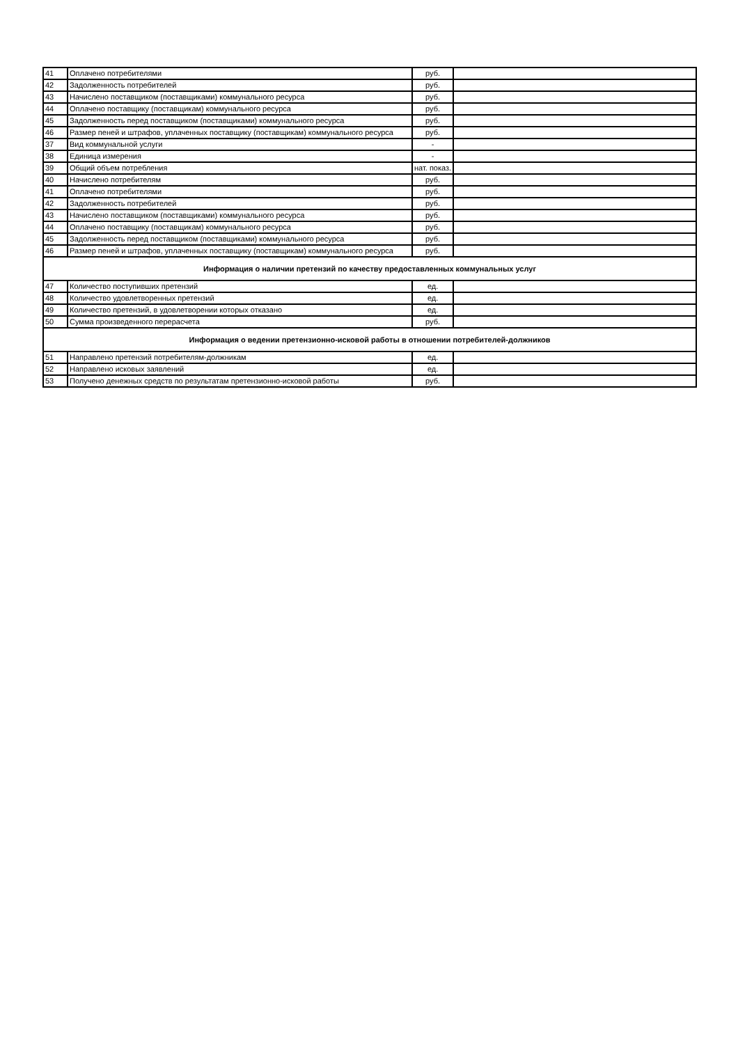| 41 | Оплачено потребителями | руб. | |
| 42 | Задолженность потребителей | руб. | |
| 43 | Начислено поставщиком (поставщиками) коммунального ресурса | руб. | |
| 44 | Оплачено поставщику (поставщикам) коммунального ресурса | руб. | |
| 45 | Задолженность перед поставщиком (поставщиками) коммунального ресурса | руб. | |
| 46 | Размер пеней и штрафов, уплаченных поставщику (поставщикам) коммунального ресурса | руб. | |
| 37 | Вид коммунальной услуги | - | |
| 38 | Единица измерения | - | |
| 39 | Общий объем потребления | нат. показ. | |
| 40 | Начислено потребителям | руб. | |
| 41 | Оплачено потребителями | руб. | |
| 42 | Задолженность потребителей | руб. | |
| 43 | Начислено поставщиком (поставщиками) коммунального ресурса | руб. | |
| 44 | Оплачено поставщику (поставщикам) коммунального ресурса | руб. | |
| 45 | Задолженность перед поставщиком (поставщиками) коммунального ресурса | руб. | |
| 46 | Размер пеней и штрафов, уплаченных поставщику (поставщикам) коммунального ресурса | руб. | |
| Информация о наличии претензий по качеству предоставленных коммунальных услуг | | | |
| 47 | Количество поступивших претензий | ед. | |
| 48 | Количество удовлетворенных претензий | ед. | |
| 49 | Количество претензий, в удовлетворении которых отказано | ед. | |
| 50 | Сумма произведенного перерасчета | руб. | |
| Информация о ведении претензионно-исковой работы в отношении потребителей-должников | | | |
| 51 | Направлено претензий потребителям-должникам | ед. | |
| 52 | Направлено исковых заявлений | ед. | |
| 53 | Получено денежных средств по результатам претензионно-исковой работы | руб. | |